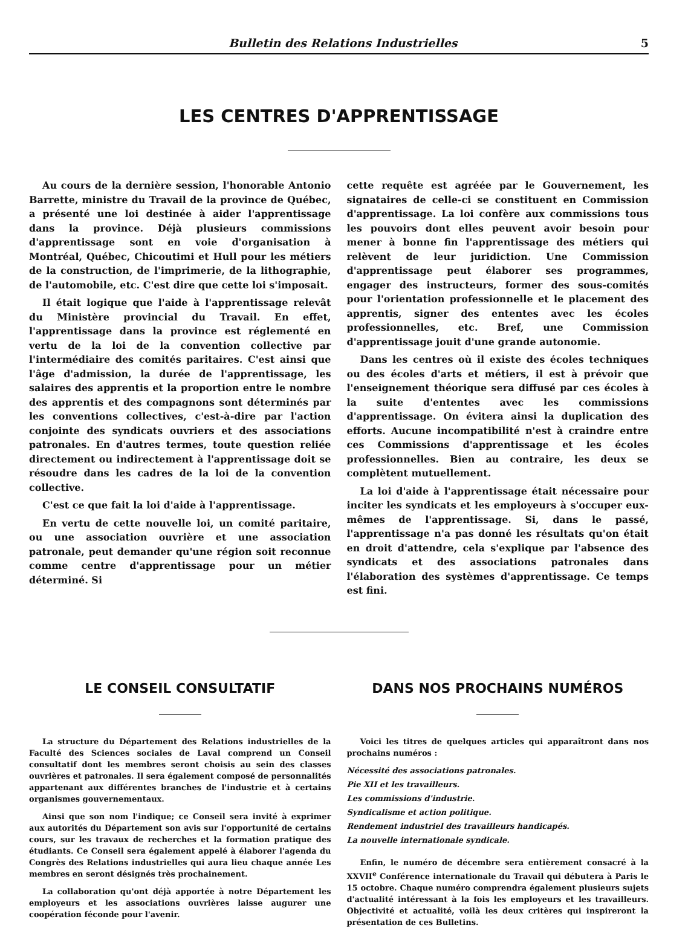Bulletin des Relations Industrielles 5
LES CENTRES D'APPRENTISSAGE
Au cours de la dernière session, l'honorable Antonio Barrette, ministre du Travail de la province de Québec, a présenté une loi destinée à aider l'apprentissage dans la province. Déjà plusieurs commissions d'apprentissage sont en voie d'organisation à Montréal, Québec, Chicoutimi et Hull pour les métiers de la construction, de l'imprimerie, de la lithographie, de l'automobile, etc. C'est dire que cette loi s'imposait.
Il était logique que l'aide à l'apprentissage relevât du Ministère provincial du Travail. En effet, l'apprentissage dans la province est réglementé en vertu de la loi de la convention collective par l'intermédiaire des comités paritaires. C'est ainsi que l'âge d'admission, la durée de l'apprentissage, les salaires des apprentis et la proportion entre le nombre des apprentis et des compagnons sont déterminés par les conventions collectives, c'est-à-dire par l'action conjointe des syndicats ouvriers et des associations patronales. En d'autres termes, toute question reliée directement ou indirectement à l'apprentissage doit se résoudre dans les cadres de la loi de la convention collective.
C'est ce que fait la loi d'aide à l'apprentissage.
En vertu de cette nouvelle loi, un comité paritaire, ou une association ouvrière et une association patronale, peut demander qu'une région soit reconnue comme centre d'apprentissage pour un métier déterminé. Si
cette requête est agréée par le Gouvernement, les signataires de celle-ci se constituent en Commission d'apprentissage. La loi confère aux commissions tous les pouvoirs dont elles peuvent avoir besoin pour mener à bonne fin l'apprentissage des métiers qui relèvent de leur juridiction. Une Commission d'apprentissage peut élaborer ses programmes, engager des instructeurs, former des sous-comités pour l'orientation professionnelle et le placement des apprentis, signer des ententes avec les écoles professionnelles, etc. Bref, une Commission d'apprentissage jouit d'une grande autonomie.
Dans les centres où il existe des écoles techniques ou des écoles d'arts et métiers, il est à prévoir que l'enseignement théorique sera diffusé par ces écoles à la suite d'ententes avec les commissions d'apprentissage. On évitera ainsi la duplication des efforts. Aucune incompatibilité n'est à craindre entre ces Commissions d'apprentissage et les écoles professionnelles. Bien au contraire, les deux se complètent mutuellement.
La loi d'aide à l'apprentissage était nécessaire pour inciter les syndicats et les employeurs à s'occuper eux-mêmes de l'apprentissage. Si, dans le passé, l'apprentissage n'a pas donné les résultats qu'on était en droit d'attendre, cela s'explique par l'absence des syndicats et des associations patronales dans l'élaboration des systèmes d'apprentissage. Ce temps est fini.
LE CONSEIL CONSULTATIF
La structure du Département des Relations industrielles de la Faculté des Sciences sociales de Laval comprend un Conseil consultatif dont les membres seront choisis au sein des classes ouvrières et patronales. Il sera également composé de personnalités appartenant aux différentes branches de l'industrie et à certains organismes gouvernementaux.
Ainsi que son nom l'indique; ce Conseil sera invité à exprimer aux autorités du Département son avis sur l'opportunité de certains cours, sur les travaux de recherches et la formation pratique des étudiants. Ce Conseil sera également appelé à élaborer l'agenda du Congrès des Relations industrielles qui aura lieu chaque année Les membres en seront désignés très prochainement.
La collaboration qu'ont déjà apportée à notre Département les employeurs et les associations ouvrières laisse augurer une coopération féconde pour l'avenir.
DANS NOS PROCHAINS NUMÉROS
Voici les titres de quelques articles qui apparaîtront dans nos prochains numéros :
Nécessité des associations patronales.
Pie XII et les travailleurs.
Les commissions d'industrie.
Syndicalisme et action politique.
Rendement industriel des travailleurs handicapés.
La nouvelle internationale syndicale.
Enfin, le numéro de décembre sera entièrement consacré à la XXVII<sup>e</sup> Conférence internationale du Travail qui débutera à Paris le 15 octobre. Chaque numéro comprendra également plusieurs sujets d'actualité intéressant à la fois les employeurs et les travailleurs. Objectivité et actualité, voilà les deux critères qui inspireront la présentation de ces Bulletins.